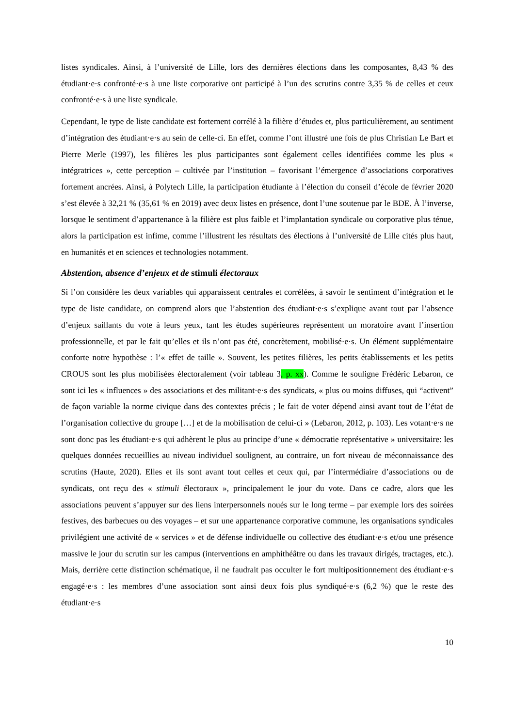listes syndicales. Ainsi, à l’université de Lille, lors des dernières élections dans les composantes, 8,43 % des étudiant·e·s confronté·e·s à une liste corporative ont participé à l’un des scrutins contre 3,35 % de celles et ceux confronté·e·s à une liste syndicale.
Cependant, le type de liste candidate est fortement corrélé à la filière d’études et, plus particulièrement, au sentiment d’intégration des étudiant·e·s au sein de celle-ci. En effet, comme l’ont illustré une fois de plus Christian Le Bart et Pierre Merle (1997), les filières les plus participantes sont également celles identifiées comme les plus « intégratrices », cette perception – cultivée par l’institution – favorisant l’émergence d’associations corporatives fortement ancrées. Ainsi, à Polytech Lille, la participation étudiante à l’élection du conseil d’école de février 2020 s’est élevée à 32,21 % (35,61 % en 2019) avec deux listes en présence, dont l’une soutenue par le BDE. À l’inverse, lorsque le sentiment d’appartenance à la filière est plus faible et l’implantation syndicale ou corporative plus ténue, alors la participation est infime, comme l’illustrent les résultats des élections à l’université de Lille cités plus haut, en humanités et en sciences et technologies notamment.
Abstention, absence d’enjeux et de stimuli électoraux
Si l’on considère les deux variables qui apparaissent centrales et corrélées, à savoir le sentiment d’intégration et le type de liste candidate, on comprend alors que l’abstention des étudiant·e·s s’explique avant tout par l’absence d’enjeux saillants du vote à leurs yeux, tant les études supérieures représentent un moratoire avant l’insertion professionnelle, et par le fait qu’elles et ils n’ont pas été, concrètement, mobilisé·e·s. Un élément supplémentaire conforte notre hypothèse : l’« effet de taille ». Souvent, les petites filières, les petits établissements et les petits CROUS sont les plus mobilisées électoralement (voir tableau 3, p. xx). Comme le souligne Frédéric Lebaron, ce sont ici les « influences » des associations et des militant·e·s des syndicats, « plus ou moins diffuses, qui “activent” de façon variable la norme civique dans des contextes précis ; le fait de voter dépend ainsi avant tout de l’état de l’organisation collective du groupe […] et de la mobilisation de celui-ci » (Lebaron, 2012, p. 103). Les votant·e·s ne sont donc pas les étudiant·e·s qui adhèrent le plus au principe d’une « démocratie représentative » universitaire: les quelques données recueillies au niveau individuel soulignent, au contraire, un fort niveau de méconnaissance des scrutins (Haute, 2020). Elles et ils sont avant tout celles et ceux qui, par l’intermédiaire d’associations ou de syndicats, ont reçu des « stimuli électoraux », principalement le jour du vote. Dans ce cadre, alors que les associations peuvent s’appuyer sur des liens interpersonnels noués sur le long terme – par exemple lors des soirées festives, des barbecues ou des voyages – et sur une appartenance corporative commune, les organisations syndicales privilégient une activité de « services » et de défense individuelle ou collective des étudiant·e·s et/ou une présence massive le jour du scrutin sur les campus (interventions en amphithéâtre ou dans les travaux dirigés, tractages, etc.). Mais, derrière cette distinction schématique, il ne faudrait pas occulter le fort multipositionnement des étudiant·e·s engagé·e·s : les membres d’une association sont ainsi deux fois plus syndiqué·e·s (6,2 %) que le reste des étudiant·e·s
10